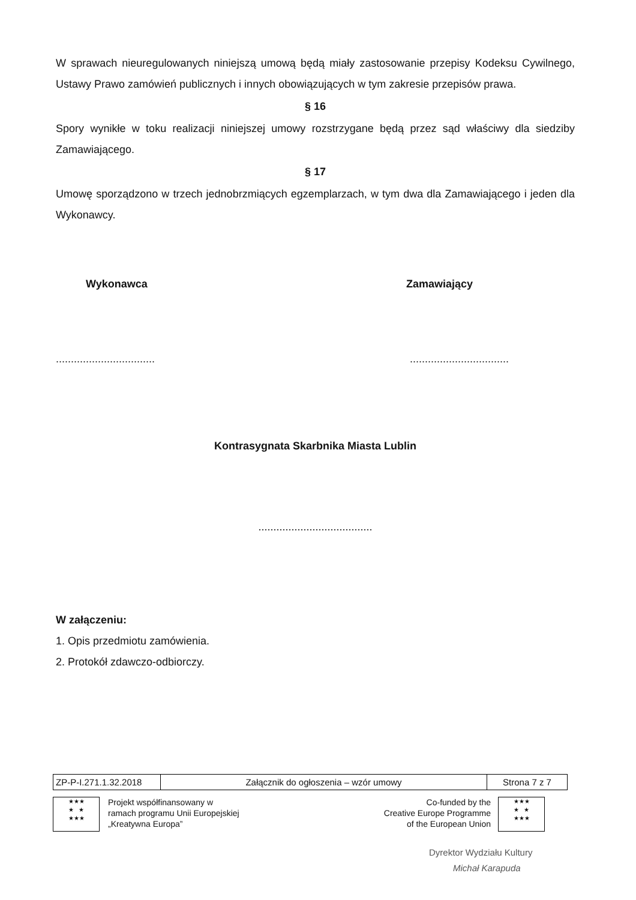W sprawach nieuregulowanych niniejszą umową będą miały zastosowanie przepisy Kodeksu Cywilnego, Ustawy Prawo zamówień publicznych i innych obowiązujących w tym zakresie przepisów prawa.
§ 16
Spory wynikłe w toku realizacji niniejszej umowy rozstrzygane będą przez sąd właściwy dla siedziby Zamawiającego.
§ 17
Umowę sporządzono w trzech jednobrzmiących egzemplarzach, w tym dwa dla Zamawiającego i jeden dla Wykonawcy.
Wykonawca Zamawiający
..................................................................
Kontrasygnata Skarbnika Miasta Lublin
......................................
W załączeniu:
1. Opis przedmiotu zamówienia.
2. Protokół zdawczo-odbiorczy.
| ZP-P-I.271.1.32.2018 | Załącznik do ogłoszenia – wzór umowy | Strona 7 z 7 |
★★★
★ ★
★★★
Projekt współfinansowany w
ramach programu Unii Europejskiej
„Kreatywna Europa”
Co-funded by the
Creative Europe Programme
of the European Union
★★★
★ ★
★★★
Dyrektor Wydziału Kultury
Michał Karapuda